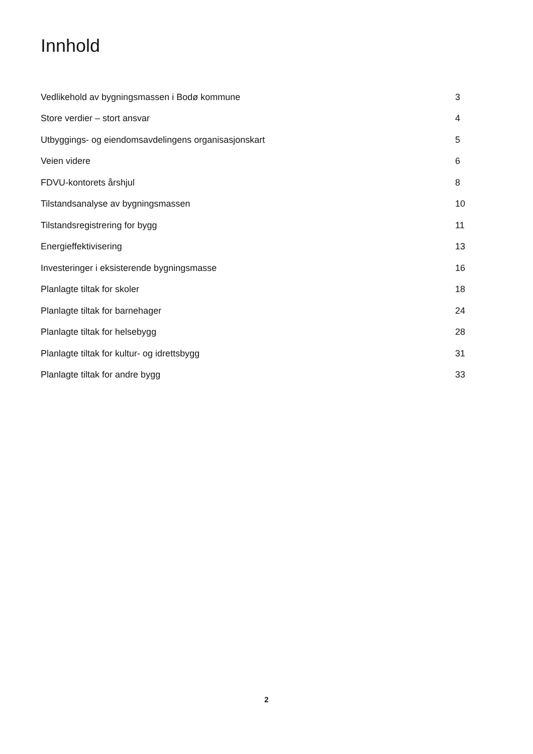Innhold
Vedlikehold av bygningsmassen i Bodø kommune 3
Store verdier – stort ansvar 4
Utbyggings- og eiendomsavdelingens organisasjonskart 5
Veien videre 6
FDVU-kontorets årshjul 8
Tilstandsanalyse av bygningsmassen 10
Tilstandsregistrering for bygg 11
Energieffektivisering 13
Investeringer i eksisterende bygningsmasse 16
Planlagte tiltak for skoler 18
Planlagte tiltak for barnehager 24
Planlagte tiltak for helsebygg 28
Planlagte tiltak for kultur- og idrettsbygg 31
Planlagte tiltak for andre bygg 33
2